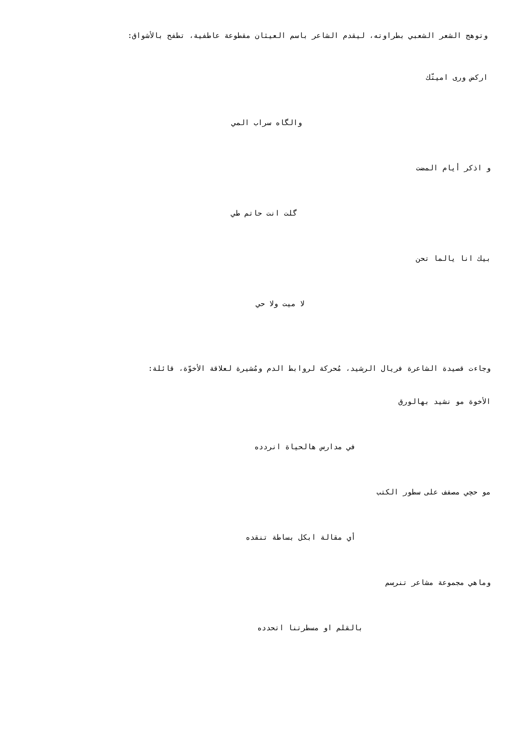وتوهج الشعر الشعبي بطراوته، ليقدم الشاعر باسم العيثان مقطوعة عاطفية، تطفح بالأشواق:
اركض ورى اميتّك
والگاه سراب المي
و اذكر أيام المضت
گلت انت حاتم طي
بيك انا يالما تحن
لا ميت ولا حي
وجاءت قصيدة الشاعرة فريال الرشيد، مُحركة لروابط الدم ومُشيرة لعلاقة الأخوّة، قائلة:
الأخوة مو نشيد بهالورق
في مدارس هالحياة انردده
مو حچي مصفف على سطور الكتب
أي مقالة ابكل بساطة تنقده
وماهي مجموعة مشاعر تنرسم
بالقلم او مسطرتنا اتحدده